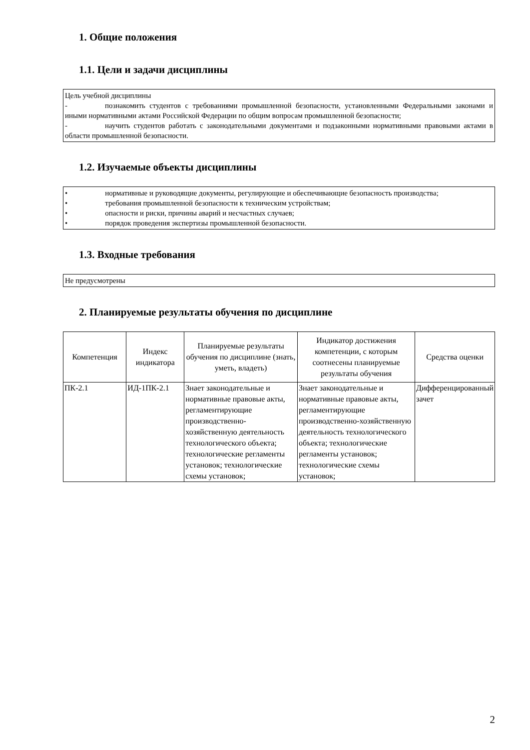1. Общие положения
1.1. Цели и задачи дисциплины
Цель учебной дисциплины
- познакомить студентов с требованиями промышленной безопасности, установленными Федеральными законами и иными нормативными актами Российской Федерации по общим вопросам промышленной безопасности;
- научить студентов работать с законодательными документами и подзаконными нормативными правовыми актами в области промышленной безопасности.
1.2. Изучаемые объекты дисциплины
• нормативные и руководящие документы, регулирующие и обеспечивающие безопасность производства;
• требования промышленной безопасности к техническим устройствам;
• опасности и риски, причины аварий и несчастных случаев;
• порядок проведения экспертизы промышленной безопасности.
1.3. Входные требования
Не предусмотрены
2. Планируемые результаты обучения по дисциплине
| Компетенция | Индекс индикатора | Планируемые результаты обучения по дисциплине (знать, уметь, владеть) | Индикатор достижения компетенции, с которым соотнесены планируемые результаты обучения | Средства оценки |
| --- | --- | --- | --- | --- |
| ПК-2.1 | ИД-1ПК-2.1 | Знает законодательные и нормативные правовые акты, регламентирующие производственно-хозяйственную деятельность технологического объекта; технологические регламенты установок; технологические схемы установок; | Знает законодательные и нормативные правовые акты, регламентирующие производственно-хозяйственную деятельность технологического объекта; технологические регламенты установок; технологические схемы установок; | Дифференцированный зачет |
2